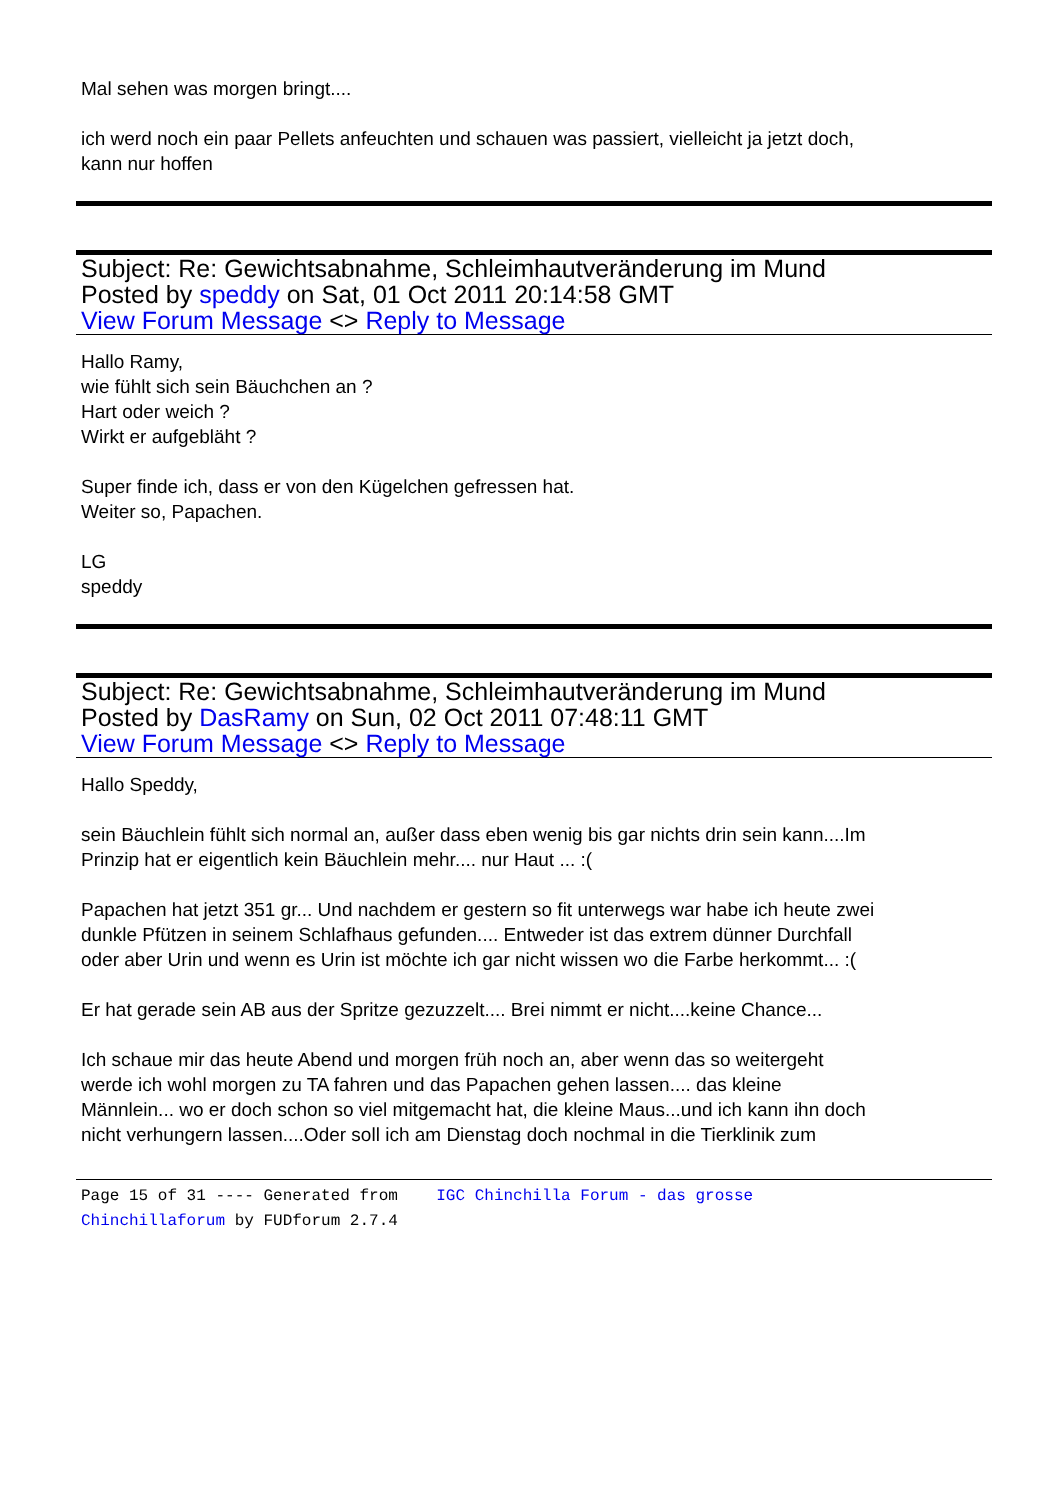Mal sehen was morgen bringt....
ich werd noch ein paar Pellets anfeuchten und schauen was passiert, vielleicht ja jetzt doch,
kann nur hoffen
Subject: Re: Gewichtsabnahme, Schleimhautveränderung im Mund
Posted by speddy on Sat, 01 Oct 2011 20:14:58 GMT
View Forum Message <> Reply to Message
Hallo Ramy,
wie fühlt sich sein Bäuchchen an ?
Hart oder weich ?
Wirkt er aufgebläht ?
Super finde ich, dass er von den Kügelchen gefressen hat.
Weiter so, Papachen.
LG
speddy
Subject: Re: Gewichtsabnahme, Schleimhautveränderung im Mund
Posted by DasRamy on Sun, 02 Oct 2011 07:48:11 GMT
View Forum Message <> Reply to Message
Hallo Speddy,
sein Bäuchlein fühlt sich normal an, außer dass eben wenig bis gar nichts drin sein kann....Im
Prinzip hat er eigentlich kein Bäuchlein mehr.... nur Haut ... :(
Papachen hat jetzt 351 gr... Und nachdem er gestern so fit unterwegs war habe ich heute zwei
dunkle Pfützen in seinem Schlafhaus gefunden.... Entweder ist das extrem dünner Durchfall
oder aber Urin und wenn es Urin ist möchte ich gar nicht wissen wo die Farbe herkommt... :(
Er hat gerade sein AB aus der Spritze gezuzzelt.... Brei nimmt er nicht....keine Chance...
Ich schaue mir das heute Abend und morgen früh noch an, aber wenn das so weitergeht
werde ich wohl morgen zu TA fahren und das Papachen gehen lassen.... das kleine
Männlein... wo er doch schon so viel mitgemacht hat, die kleine Maus...und ich kann ihn doch
nicht verhungern lassen....Oder soll ich am Dienstag doch nochmal in die Tierklinik zum
Page 15 of 31 ---- Generated from IGC Chinchilla Forum - das grosse
Chinchillaforum by FUDforum 2.7.4